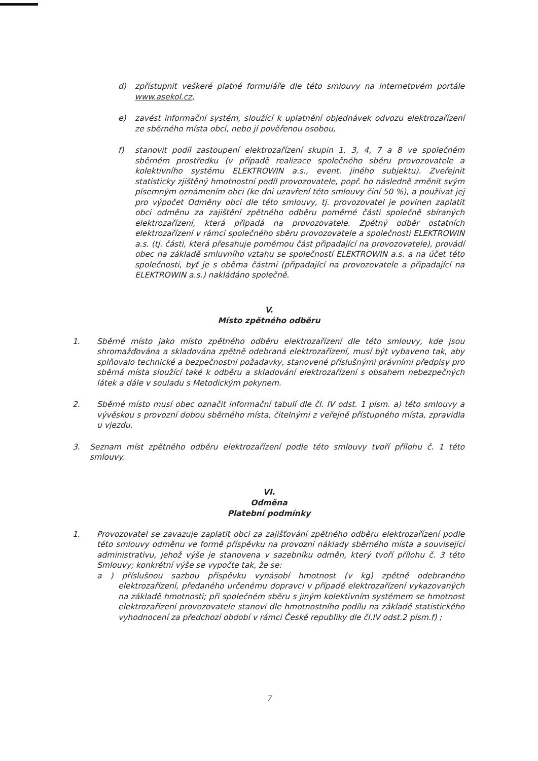d) zpřístupnit veškeré platné formuláře dle této smlouvy na internetovém portále www.asekol.cz,
e) zavést informační systém, sloužící k uplatnění objednávek odvozu elektrozařízení ze sběrného místa obcí, nebo jí pověřenou osobou,
f) stanovit podíl zastoupení elektrozařízení skupin 1, 3, 4, 7 a 8 ve společném sběrném prostředku (v případě realizace společného sběru provozovatele a kolektivního systému ELEKTROWIN a.s., event. jiného subjektu). Zveřejnit statisticky zjištěný hmotnostní podíl provozovatele, popř. ho následně změnit svým písemným oznámením obci (ke dni uzavření této smlouvy činí 50 %), a používat jej pro výpočet Odměny obci dle této smlouvy, tj. provozovatel je povinen zaplatit obci odměnu za zajištění zpětného odběru poměrné části společně sbíraných elektrozařízení, která připadá na provozovatele. Zpětný odběr ostatních elektrozařízení v rámci společného sběru provozovatele a společnosti ELEKTROWIN a.s. (tj. části, která přesahuje poměrnou část připadající na provozovatele), provádí obec na základě smluvního vztahu se společností ELEKTROWIN a.s. a na účet této společnosti, byť je s oběma částmi (připadající na provozovatele a připadající na ELEKTROWIN a.s.) nakládáno společně.
V.
Místo zpětného odběru
1. Sběrné místo jako místo zpětného odběru elektrozařízení dle této smlouvy, kde jsou shromažďována a skladována zpětně odebraná elektrozařízení, musí být vybaveno tak, aby splňovalo technické a bezpečnostní požadavky, stanovené příslušnými právními předpisy pro sběrná místa sloužící také k odběru a skladování elektrozařízení s obsahem nebezpečných látek a dále v souladu s Metodickým pokynem.
2. Sběrné místo musí obec označit informační tabulí dle čl. IV odst. 1 písm. a) této smlouvy a vývěskou s provozní dobou sběrného místa, čitelnými z veřejně přístupného místa, zpravidla u vjezdu.
3. Seznam míst zpětného odběru elektrozařízení podle této smlouvy tvoří přílohu č. 1 této smlouvy.
VI.
Odměna
Platební podmínky
1. Provozovatel se zavazuje zaplatit obci za zajišťování zpětného odběru elektrozařízení podle této smlouvy odměnu ve formě příspěvku na provozní náklady sběrného místa a související administrativu, jehož výše je stanovena v sazebníku odměn, který tvoří přílohu č. 3 této Smlouvy; konkrétní výše se vypočte tak, že se:
a ) příslušnou sazbou příspěvku vynásobí hmotnost (v kg) zpětně odebraného elektrozařízení, předaného určenému dopravci v případě elektrozařízení vykazovaných na základě hmotnosti; při společném sběru s jiným kolektivním systémem se hmotnost elektrozařízení provozovatele stanoví dle hmotnostního podílu na základě statistického vyhodnocení za předchozí období v rámci České republiky dle čl.IV odst.2 písm.f) ;
7